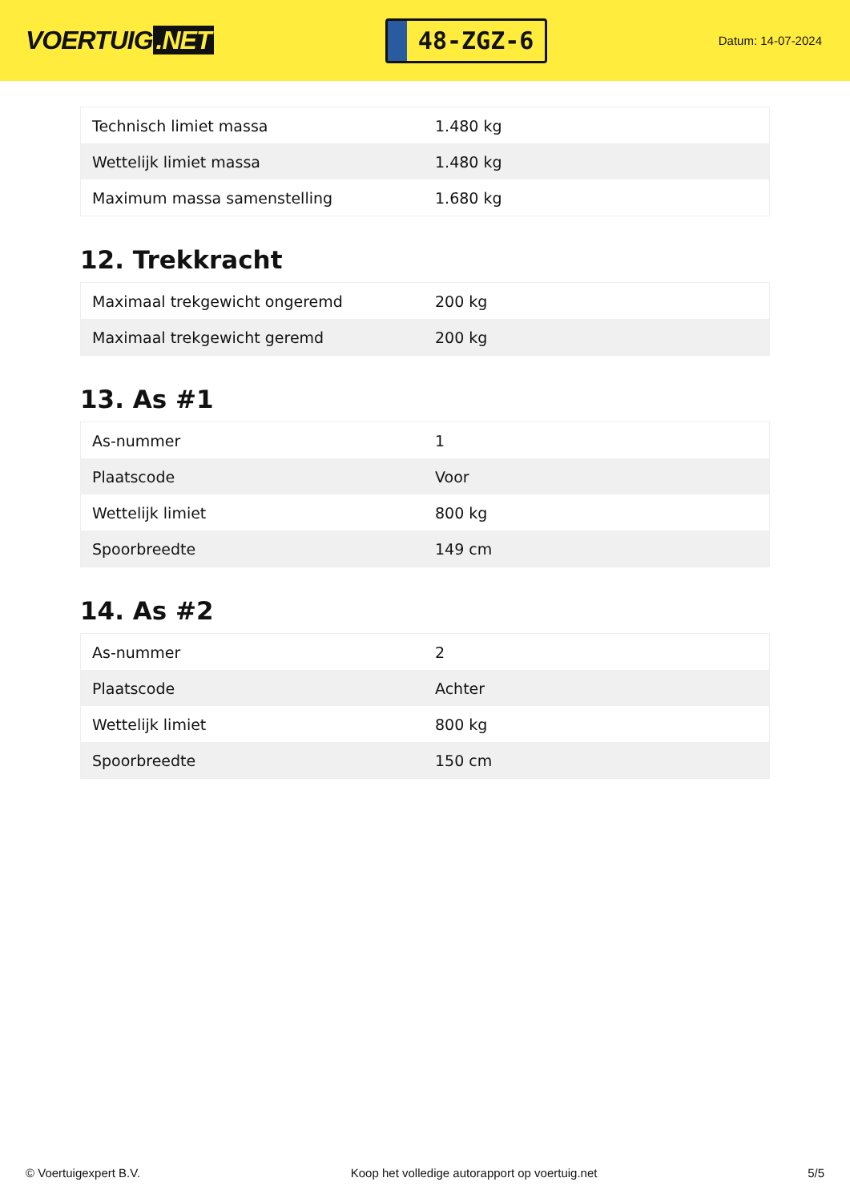VOERTUIG.NET
48-ZGZ-6
Datum: 14-07-2024
| Technisch limiet massa | 1.480 kg |
| Wettelijk limiet massa | 1.480 kg |
| Maximum massa samenstelling | 1.680 kg |
12. Trekkracht
| Maximaal trekgewicht ongeremd | 200 kg |
| Maximaal trekgewicht geremd | 200 kg |
13. As #1
| As-nummer | 1 |
| Plaatscode | Voor |
| Wettelijk limiet | 800 kg |
| Spoorbreedte | 149 cm |
14. As #2
| As-nummer | 2 |
| Plaatscode | Achter |
| Wettelijk limiet | 800 kg |
| Spoorbreedte | 150 cm |
© Voertuigexpert B.V. Koop het volledige autorapport op voertuig.net 5/5